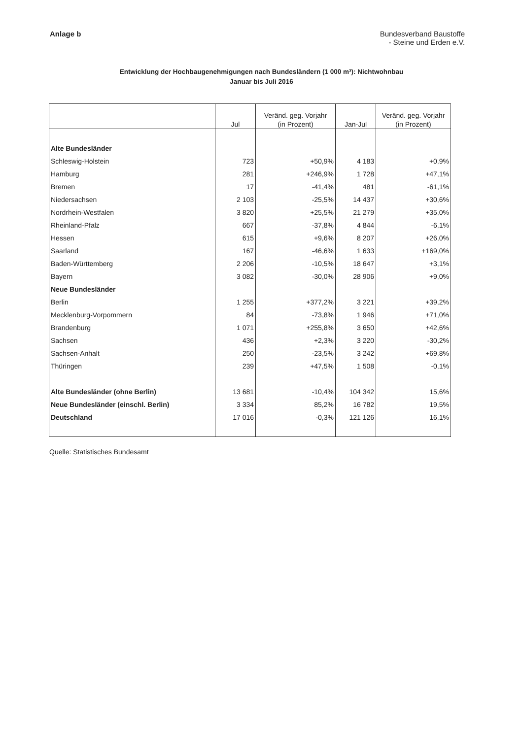Anlage b Bundesverband Baustoffe
- Steine und Erden e.V.
Entwicklung der Hochbaugenehmigungen nach Bundesländern (1 000 m³): Nichtwohnbau
Januar bis Juli 2016
| | Jul | Veränd. geg. Vorjahr (in Prozent) | Jan-Jul | Veränd. geg. Vorjahr (in Prozent) |
| --- | --- | --- | --- | --- |
| Alte Bundesländer | | | | |
| Schleswig-Holstein | 723 | +50,9% | 4 183 | +0,9% |
| Hamburg | 281 | +246,9% | 1 728 | +47,1% |
| Bremen | 17 | -41,4% | 481 | -61,1% |
| Niedersachsen | 2 103 | -25,5% | 14 437 | +30,6% |
| Nordrhein-Westfalen | 3 820 | +25,5% | 21 279 | +35,0% |
| Rheinland-Pfalz | 667 | -37,8% | 4 844 | -6,1% |
| Hessen | 615 | +9,6% | 8 207 | +26,0% |
| Saarland | 167 | -46,6% | 1 633 | +169,0% |
| Baden-Württemberg | 2 206 | -10,5% | 18 647 | +3,1% |
| Bayern | 3 082 | -30,0% | 28 906 | +9,0% |
| Neue Bundesländer | | | | |
| Berlin | 1 255 | +377,2% | 3 221 | +39,2% |
| Mecklenburg-Vorpommern | 84 | -73,8% | 1 946 | +71,0% |
| Brandenburg | 1 071 | +255,8% | 3 650 | +42,6% |
| Sachsen | 436 | +2,3% | 3 220 | -30,2% |
| Sachsen-Anhalt | 250 | -23,5% | 3 242 | +69,8% |
| Thüringen | 239 | +47,5% | 1 508 | -0,1% |
| Alte Bundesländer (ohne Berlin) | 13 681 | -10,4% | 104 342 | 15,6% |
| Neue Bundesländer (einschl. Berlin) | 3 334 | 85,2% | 16 782 | 19,5% |
| Deutschland | 17 016 | -0,3% | 121 126 | 16,1% |
Quelle: Statistisches Bundesamt